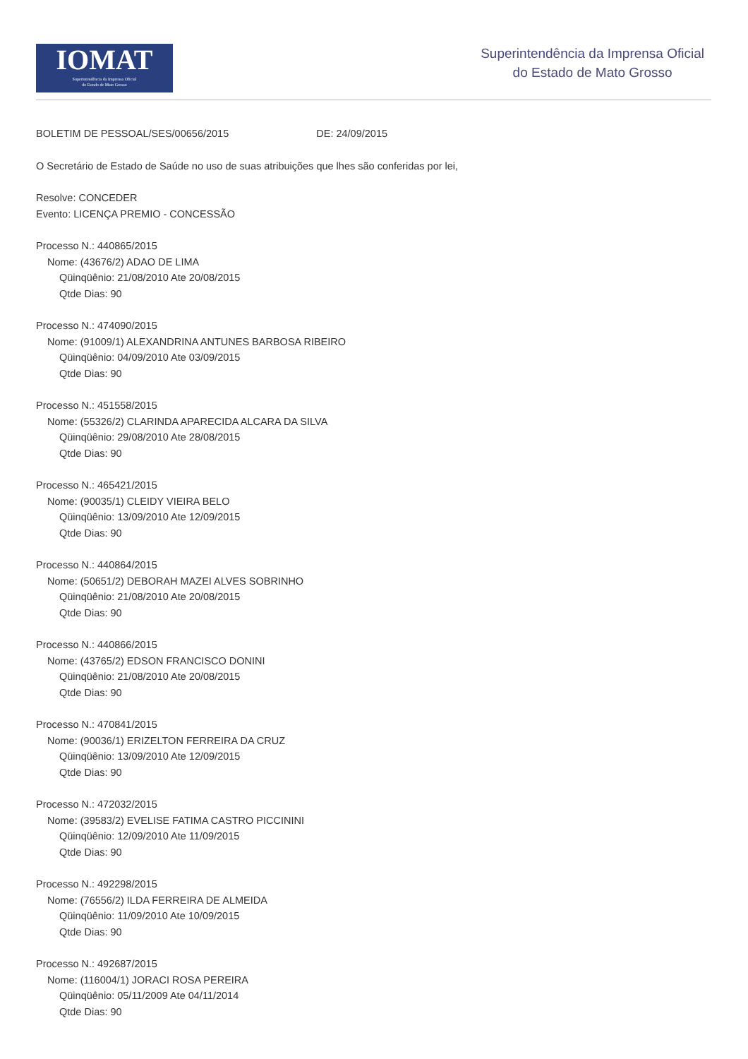IOMAT
Superintendência da Imprensa Oficial
do Estado de Mato Grosso
Superintendência da Imprensa Oficial
do Estado de Mato Grosso
BOLETIM DE PESSOAL/SES/00656/2015 DE: 24/09/2015
O Secretário de Estado de Saúde no uso de suas atribuições que lhes são conferidas por lei,
Resolve: CONCEDER
Evento: LICENÇA PREMIO - CONCESSÃO
Processo N.: 440865/2015
Nome: (43676/2) ADAO DE LIMA
Qüinqüênio: 21/08/2010 Ate 20/08/2015
Qtde Dias: 90
Processo N.: 474090/2015
Nome: (91009/1) ALEXANDRINA ANTUNES BARBOSA RIBEIRO
Qüinqüênio: 04/09/2010 Ate 03/09/2015
Qtde Dias: 90
Processo N.: 451558/2015
Nome: (55326/2) CLARINDA APARECIDA ALCARA DA SILVA
Qüinqüênio: 29/08/2010 Ate 28/08/2015
Qtde Dias: 90
Processo N.: 465421/2015
Nome: (90035/1) CLEIDY VIEIRA BELO
Qüinqüênio: 13/09/2010 Ate 12/09/2015
Qtde Dias: 90
Processo N.: 440864/2015
Nome: (50651/2) DEBORAH MAZEI ALVES SOBRINHO
Qüinqüênio: 21/08/2010 Ate 20/08/2015
Qtde Dias: 90
Processo N.: 440866/2015
Nome: (43765/2) EDSON FRANCISCO DONINI
Qüinqüênio: 21/08/2010 Ate 20/08/2015
Qtde Dias: 90
Processo N.: 470841/2015
Nome: (90036/1) ERIZELTON FERREIRA DA CRUZ
Qüinqüênio: 13/09/2010 Ate 12/09/2015
Qtde Dias: 90
Processo N.: 472032/2015
Nome: (39583/2) EVELISE FATIMA CASTRO PICCININI
Qüinqüênio: 12/09/2010 Ate 11/09/2015
Qtde Dias: 90
Processo N.: 492298/2015
Nome: (76556/2) ILDA FERREIRA DE ALMEIDA
Qüinqüênio: 11/09/2010 Ate 10/09/2015
Qtde Dias: 90
Processo N.: 492687/2015
Nome: (116004/1) JORACI ROSA PEREIRA
Qüinqüênio: 05/11/2009 Ate 04/11/2014
Qtde Dias: 90